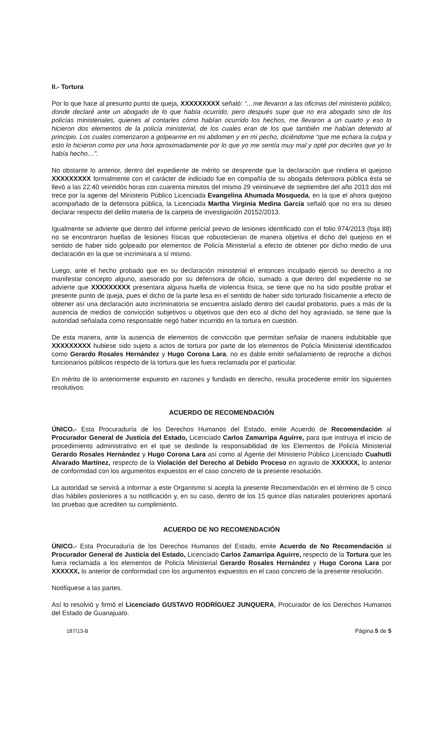II.- Tortura
Por lo que hace al presunto punto de queja, XXXXXXXXX señaló: “…me llevaron a las oficinas del ministerio público, donde declaré ante un abogado de lo que había ocurrido, pero después supe que no era abogado sino de los policías ministeriales, quienes al contarles cómo habían ocurrido los hechos, me llevaron a un cuarto y eso lo hicieron dos elementos de la policía ministerial, de los cuales eran de los que también me habían detenido al principio. Los cuales comenzaron a golpearme en mi abdomen y en mi pecho, diciéndome “que me echara la culpa y esto lo hicieron como por una hora aproximadamente por lo que yo me sentía muy mal y opté por decirles que yo lo había hecho…”.
No obstante lo anterior, dentro del expediente de mérito se desprende que la declaración que rindiera el quejoso XXXXXXXXX formalmente con el carácter de indiciado fue en compañía de su abogada defensora pública ésta se llevó a las 22:40 veintidós horas con cuarenta minutos del mismo 29 veintinueve de septiembre del año 2013 dos mil trece por la agente del Ministerio Público Licenciada Evangelina Ahumada Mosqueda, en la que el ahora quejoso acompañado de la defensora pública, la Licenciada Martha Virginia Medina García señaló que no era su deseo declarar respecto del delito materia de la carpeta de investigación 20152/2013.
Igualmente se advierte que dentro del informe pericial previo de lesiones identificado con el folio 974/2013 (foja 88) no se encontraron huellas de lesiones físicas que robustecieran de manera objetiva el dicho del quejoso en el sentido de haber sido golpeado por elementos de Policía Ministerial a efecto de obtener por dicho medio de una declaración en la que se incriminara a sí mismo.
Luego, ante el hecho probado que en su declaración ministerial el entonces inculpado ejerció su derecho a no manifestar concepto alguno, asesorado por su defensora de oficio, sumado a que dentro del expediente no se advierte que XXXXXXXXX presentara alguna huella de violencia física, se tiene que no ha sido posible probar el presente punto de queja, pues el dicho de la parte lesa en el sentido de haber sido torturado físicamente a efecto de obtener así una declaración auto incriminatoria se encuentra aislado dentro del caudal probatorio, pues a más de la ausencia de medios de convicción subjetivos u objetivos que den eco al dicho del hoy agraviado, se tiene que la autoridad señalada como responsable negó haber incurrido en la tortura en cuestión.
De esta manera, ante la ausencia de elementos de convicción que permitan señalar de manera indubitable que XXXXXXXXX hubiese sido sujeto a actos de tortura por parte de los elementos de Policía Ministerial identificados como Gerardo Rosales Hernández y Hugo Corona Lara, no es dable emitir señalamiento de reproche a dichos funcionarios públicos respecto de la tortura que les fuera reclamada por el particular.
En mérito de lo anteriormente expuesto en razones y fundado en derecho, resulta procedente emitir los siguientes resolutivos:
ACUERDO DE RECOMENDACIÓN
ÚNICO.- Esta Procuraduría de los Derechos Humanos del Estado, emite Acuerdo de Recomendación al Procurador General de Justicia del Estado, Licenciado Carlos Zamarripa Aguirre, para que instruya el inicio de procedimiento administrativo en el que se deslinde la responsabilidad de los Elementos de Policía Ministerial Gerardo Rosales Hernández y Hugo Corona Lara así como al Agente del Ministerio Público Licenciado Cuahutli Alvarado Martínez, respecto de la Violación del Derecho al Debido Proceso en agravio de XXXXXX, lo anterior de conformidad con los argumentos expuestos en el caso concreto de la presente resolución.
La autoridad se servirá a informar a este Organismo si acepta la presente Recomendación en el término de 5 cinco días hábiles posteriores a su notificación y, en su caso, dentro de los 15 quince días naturales posteriores aportará las pruebas que acrediten su cumplimiento.
ACUERDO DE NO RECOMENDACIÓN
ÚNICO.- Esta Procuraduría de los Derechos Humanos del Estado, emite Acuerdo de No Recomendación al Procurador General de Justicia del Estado, Licenciado Carlos Zamarripa Aguirre, respecto de la Tortura que les fuera reclamada a los elementos de Policía Ministerial Gerardo Rosales Hernández y Hugo Corona Lara por XXXXXX, lo anterior de conformidad con los argumentos expuestos en el caso concreto de la presente resolución.
Notifíquese a las partes.
Así lo resolvió y firmó el Licenciado GUSTAVO RODRÍGUEZ JUNQUERA, Procurador de los Derechos Humanos del Estado de Guanajuato.
187/13-B Página 5 de 5